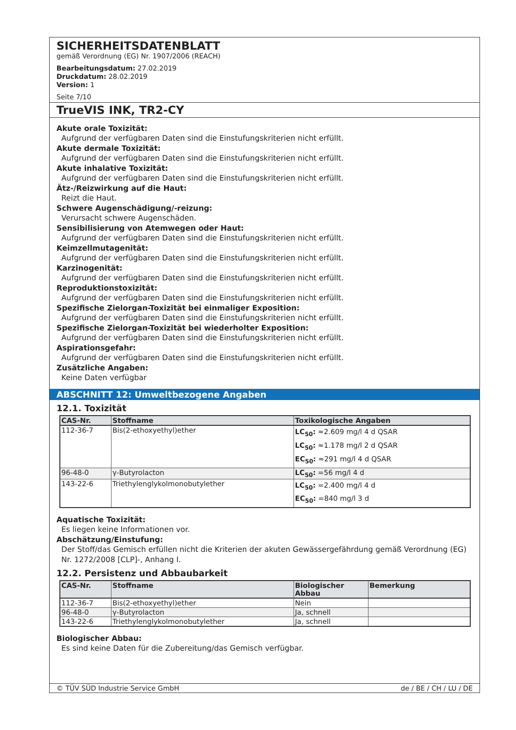SICHERHEITSDATENBLATT
gemäß Verordnung (EG) Nr. 1907/2006 (REACH)
Bearbeitungsdatum: 27.02.2019
Druckdatum: 28.02.2019
Version: 1
Seite 7/10
TrueVIS INK, TR2-CY
Akute orale Toxizität:
Aufgrund der verfügbaren Daten sind die Einstufungskriterien nicht erfüllt.
Akute dermale Toxizität:
Aufgrund der verfügbaren Daten sind die Einstufungskriterien nicht erfüllt.
Akute inhalative Toxizität:
Aufgrund der verfügbaren Daten sind die Einstufungskriterien nicht erfüllt.
Ätz-/Reizwirkung auf die Haut:
Reizt die Haut.
Schwere Augenschädigung/-reizung:
Verursacht schwere Augenschäden.
Sensibilisierung von Atemwegen oder Haut:
Aufgrund der verfügbaren Daten sind die Einstufungskriterien nicht erfüllt.
Keimzellmutagenität:
Aufgrund der verfügbaren Daten sind die Einstufungskriterien nicht erfüllt.
Karzinogenität:
Aufgrund der verfügbaren Daten sind die Einstufungskriterien nicht erfüllt.
Reproduktionstoxizität:
Aufgrund der verfügbaren Daten sind die Einstufungskriterien nicht erfüllt.
Spezifische Zielorgan-Toxizität bei einmaliger Exposition:
Aufgrund der verfügbaren Daten sind die Einstufungskriterien nicht erfüllt.
Spezifische Zielorgan-Toxizität bei wiederholter Exposition:
Aufgrund der verfügbaren Daten sind die Einstufungskriterien nicht erfüllt.
Aspirationsgefahr:
Aufgrund der verfügbaren Daten sind die Einstufungskriterien nicht erfüllt.
Zusätzliche Angaben:
Keine Daten verfügbar
ABSCHNITT 12: Umweltbezogene Angaben
12.1. Toxizität
| CAS-Nr. | Stoffname | Toxikologische Angaben |
| --- | --- | --- |
| 112-36-7 | Bis(2-ethoxyethyl)ether | LC<sub>50</sub>: ≈2.609 mg/l 4 d QSAR LC<sub>50</sub>: ≈1.178 mg/l 2 d QSAR EC<sub>50</sub>: ≈291 mg/l 4 d QSAR |
| 96-48-0 | γ-Butyrolacton | LC<sub>50</sub>: =56 mg/l 4 d |
| 143-22-6 | Triethylenglykolmonobutylether | LC<sub>50</sub>: =2.400 mg/l 4 d EC<sub>50</sub>: =840 mg/l 3 d |
Aquatische Toxizität:
Es liegen keine Informationen vor.
Abschätzung/Einstufung:
Der Stoff/das Gemisch erfüllen nicht die Kriterien der akuten Gewässergefährdung gemäß Verordnung (EG) Nr. 1272/2008 [CLP]-, Anhang I.
12.2. Persistenz und Abbaubarkeit
| CAS-Nr. | Stoffname | Biologischer Abbau | Bemerkung |
| --- | --- | --- | --- |
| 112-36-7 | Bis(2-ethoxyethyl)ether | Nein | |
| 96-48-0 | γ-Butyrolacton | Ja, schnell | |
| 143-22-6 | Triethylenglykolmonobutylether | Ja, schnell | |
Biologischer Abbau:
Es sind keine Daten für die Zubereitung/das Gemisch verfügbar.
© TÜV SÜD Industrie Service GmbH de / BE / CH / LU / DE